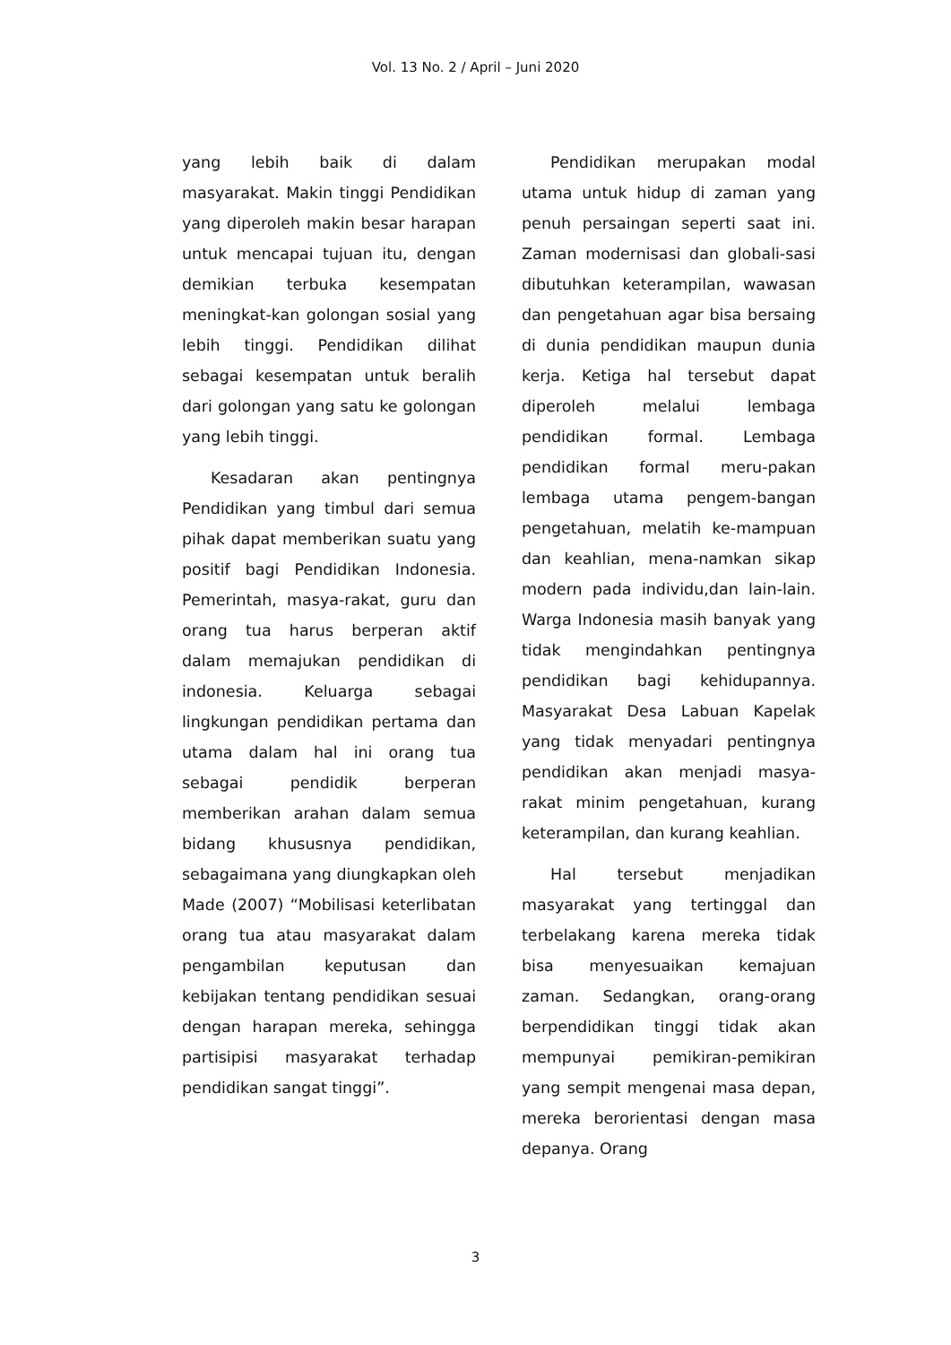Vol. 13 No. 2 / April – Juni 2020
yang lebih baik di dalam masyarakat. Makin tinggi Pendidikan yang diperoleh makin besar harapan untuk mencapai tujuan itu, dengan demikian terbuka kesempatan meningkat-kan golongan sosial yang lebih tinggi. Pendidikan dilihat sebagai kesempatan untuk beralih dari golongan yang satu ke golongan yang lebih tinggi.
Kesadaran akan pentingnya Pendidikan yang timbul dari semua pihak dapat memberikan suatu yang positif bagi Pendidikan Indonesia. Pemerintah, masya-rakat, guru dan orang tua harus berperan aktif dalam memajukan pendidikan di indonesia. Keluarga sebagai lingkungan pendidikan pertama dan utama dalam hal ini orang tua sebagai pendidik berperan memberikan arahan dalam semua bidang khususnya pendidikan, sebagaimana yang diungkapkan oleh Made (2007) “Mobilisasi keterlibatan orang tua atau masyarakat dalam pengambilan keputusan dan kebijakan tentang pendidikan sesuai dengan harapan mereka, sehingga partisipisi masyarakat terhadap pendidikan sangat tinggi”.
Pendidikan merupakan modal utama untuk hidup di zaman yang penuh persaingan seperti saat ini. Zaman modernisasi dan globali-sasi dibutuhkan keterampilan, wawasan dan pengetahuan agar bisa bersaing di dunia pendidikan maupun dunia kerja. Ketiga hal tersebut dapat diperoleh melalui lembaga pendidikan formal. Lembaga pendidikan formal meru-pakan lembaga utama pengem-bangan pengetahuan, melatih ke-mampuan dan keahlian, mena-namkan sikap modern pada individu,dan lain-lain. Warga Indonesia masih banyak yang tidak mengindahkan pentingnya pendidikan bagi kehidupannya. Masyarakat Desa Labuan Kapelak yang tidak menyadari pentingnya pendidikan akan menjadi masya-rakat minim pengetahuan, kurang keterampilan, dan kurang keahlian.
Hal tersebut menjadikan masyarakat yang tertinggal dan terbelakang karena mereka tidak bisa menyesuaikan kemajuan zaman. Sedangkan, orang-orang berpendidikan tinggi tidak akan mempunyai pemikiran-pemikiran yang sempit mengenai masa depan, mereka berorientasi dengan masa depanya. Orang
3